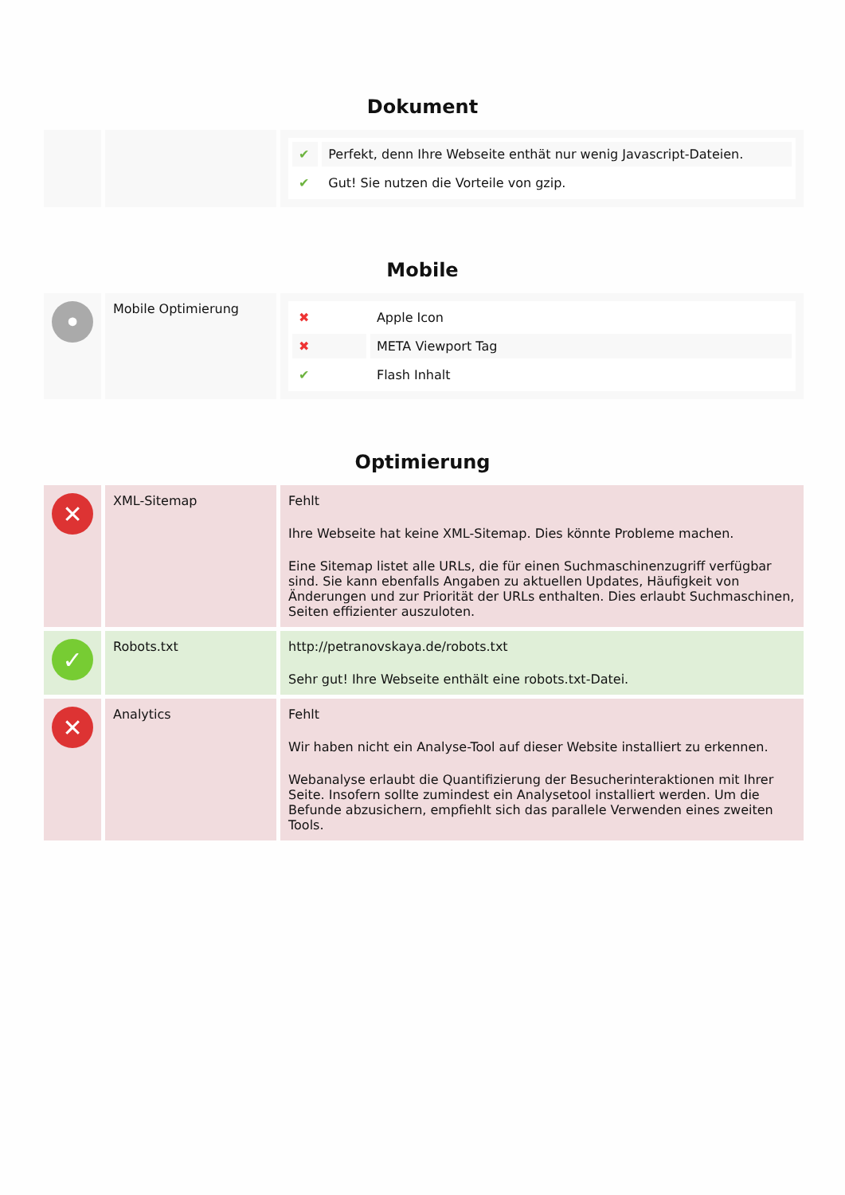Dokument
| | | / ✔ / Perfekt, denn Ihre Webseite enthät nur wenig Javascript-Dateien. / / ✔ / Gut! Sie nutzen die Vorteile von gzip. / |
Mobile
| • | Mobile Optimierung | / ✖ / Apple Icon / / ✖ / META Viewport Tag / / ✔ / Flash Inhalt / |
Optimierung
| ✕ | XML-Sitemap | Fehlt Ihre Webseite hat keine XML-Sitemap. Dies könnte Probleme machen. Eine Sitemap listet alle URLs, die für einen Suchmaschinenzugriff verfügbar sind. Sie kann ebenfalls Angaben zu aktuellen Updates, Häufigkeit von Änderungen und zur Priorität der URLs enthalten. Dies erlaubt Suchmaschinen, Seiten effizienter auszuloten. |
| ✓ | Robots.txt | http://petranovskaya.de/robots.txt Sehr gut! Ihre Webseite enthält eine robots.txt-Datei. |
| ✕ | Analytics | Fehlt Wir haben nicht ein Analyse-Tool auf dieser Website installiert zu erkennen. Webanalyse erlaubt die Quantifizierung der Besucherinteraktionen mit Ihrer Seite. Insofern sollte zumindest ein Analysetool installiert werden. Um die Befunde abzusichern, empfiehlt sich das parallele Verwenden eines zweiten Tools. |